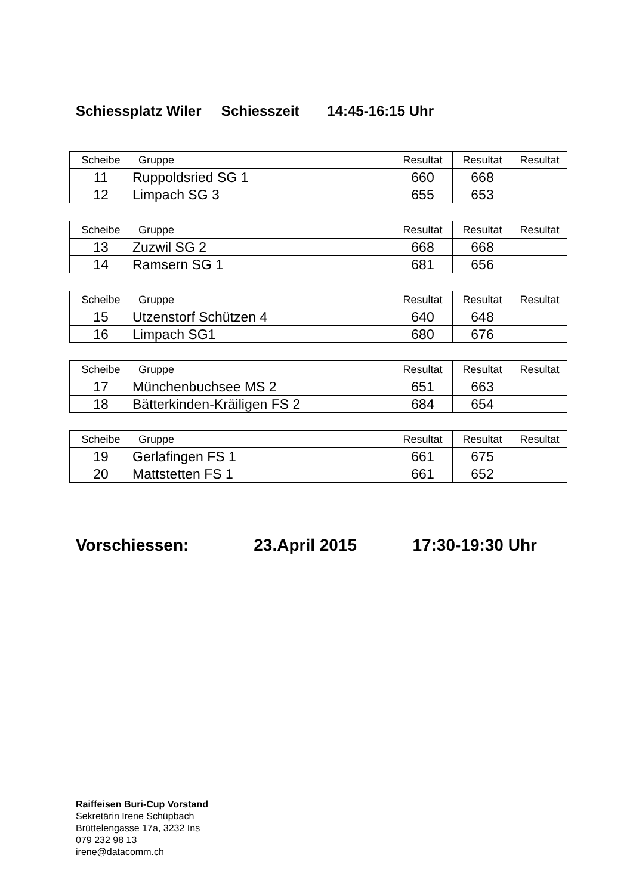Schiessplatz Wiler Schiesszeit 14:45-16:15 Uhr
| Scheibe | Gruppe | Resultat | Resultat | Resultat |
| --- | --- | --- | --- | --- |
| 11 | Ruppoldsried SG 1 | 660 | 668 | |
| 12 | Limpach SG 3 | 655 | 653 | |
| Scheibe | Gruppe | Resultat | Resultat | Resultat |
| --- | --- | --- | --- | --- |
| 13 | Zuzwil SG 2 | 668 | 668 | |
| 14 | Ramsern SG 1 | 681 | 656 | |
| Scheibe | Gruppe | Resultat | Resultat | Resultat |
| --- | --- | --- | --- | --- |
| 15 | Utzenstorf Schützen 4 | 640 | 648 | |
| 16 | Limpach SG1 | 680 | 676 | |
| Scheibe | Gruppe | Resultat | Resultat | Resultat |
| --- | --- | --- | --- | --- |
| 17 | Münchenbuchsee MS 2 | 651 | 663 | |
| 18 | Bätterkinden-Kräiligen FS 2 | 684 | 654 | |
| Scheibe | Gruppe | Resultat | Resultat | Resultat |
| --- | --- | --- | --- | --- |
| 19 | Gerlafingen FS 1 | 661 | 675 | |
| 20 | Mattstetten FS 1 | 661 | 652 | |
Vorschiessen: 23.April 2015 17:30-19:30 Uhr
Raiffeisen Buri-Cup Vorstand
Sekretärin Irene Schüpbach
Brüttelengasse 17a, 3232 Ins
079 232 98 13
irene@datacomm.ch